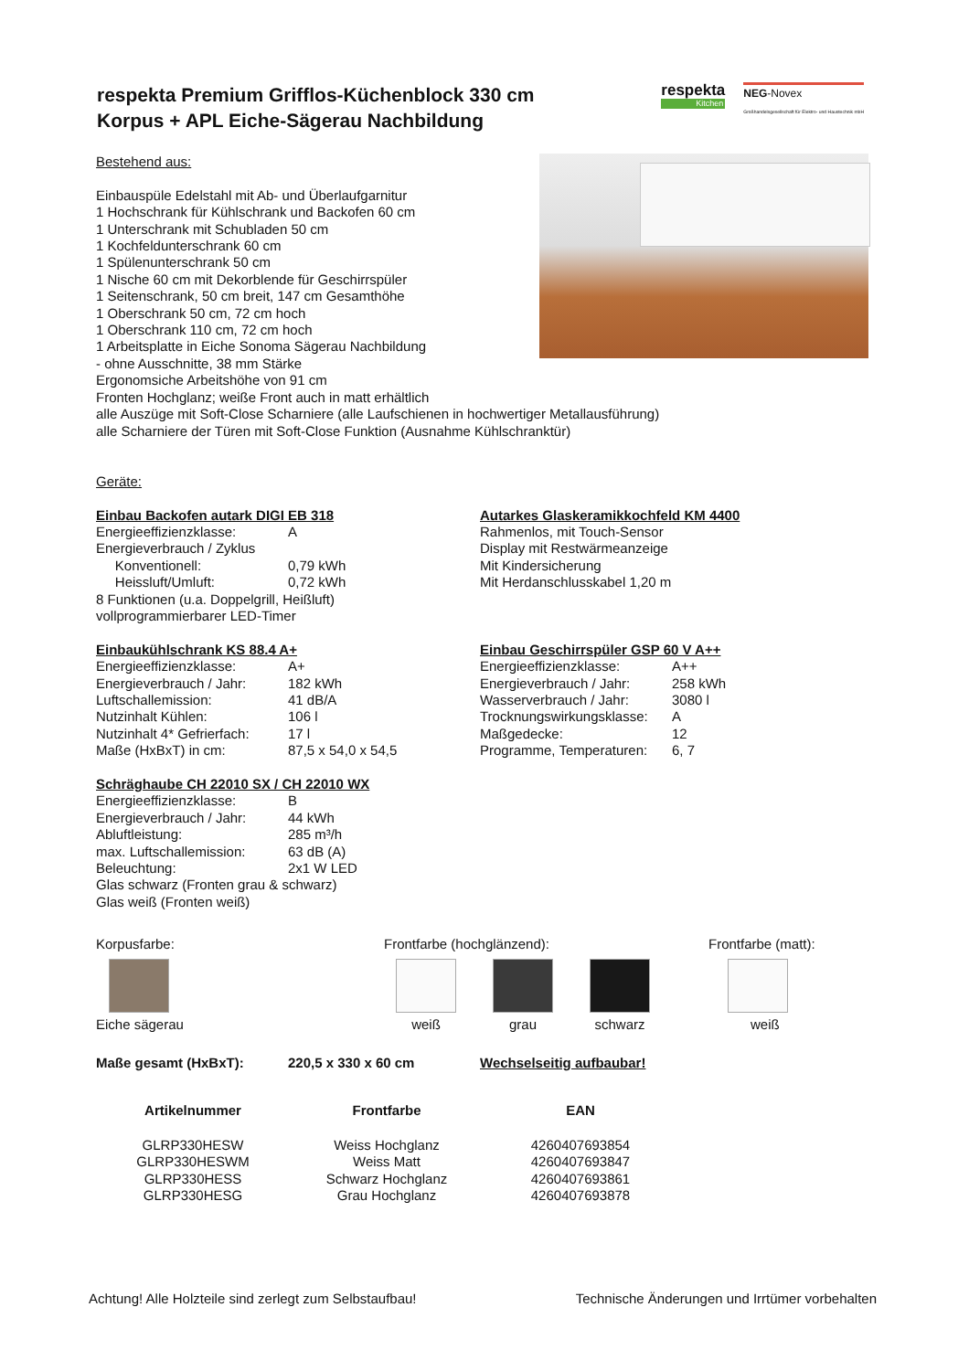respekta
Kitchen
NEG-Novex
Großhandelsgesellschaft für Elektro- und Haustechnik mbH
respekta Premium Grifflos-Küchenblock 330 cm
Korpus + APL Eiche-Sägerau Nachbildung
Bestehend aus:
Einbauspüle Edelstahl mit Ab- und Überlaufgarnitur
1 Hochschrank für Kühlschrank und Backofen 60 cm
1 Unterschrank mit Schubladen 50 cm
1 Kochfeldunterschrank 60 cm
1 Spülenunterschrank 50 cm
1 Nische 60 cm mit Dekorblende für Geschirrspüler
1 Seitenschrank, 50 cm breit, 147 cm Gesamthöhe
1 Oberschrank 50 cm, 72 cm hoch
1 Oberschrank 110 cm, 72 cm hoch
1 Arbeitsplatte in Eiche Sonoma Sägerau Nachbildung
- ohne Ausschnitte, 38 mm Stärke
Ergonomsiche Arbeitshöhe von 91 cm
Fronten Hochglanz; weiße Front auch in matt erhältlich
alle Auszüge mit Soft-Close Scharniere (alle Laufschienen in hochwertiger Metallausführung)
alle Scharniere der Türen mit Soft-Close Funktion (Ausnahme Kühlschranktür)
Geräte:
Einbau Backofen autark DIGI EB 318
| Energieeffizienzklasse: | A |
| Energieverbrauch / Zyklus | |
| Konventionell: | 0,79 kWh |
| Heissluft/Umluft: | 0,72 kWh |
| 8 Funktionen (u.a. Doppelgrill, Heißluft) | |
| vollprogrammierbarer LED-Timer | |
Autarkes Glaskeramikkochfeld KM 4400
Rahmenlos, mit Touch-Sensor
Display mit Restwärmeanzeige
Mit Kindersicherung
Mit Herdanschlusskabel 1,20 m
Einbaukühlschrank KS 88.4 A+
| Energieeffizienzklasse: | A+ |
| Energieverbrauch / Jahr: | 182 kWh |
| Luftschallemission: | 41 dB/A |
| Nutzinhalt Kühlen: | 106 l |
| Nutzinhalt 4* Gefrierfach: | 17 l |
| Maße (HxBxT) in cm: | 87,5 x 54,0 x 54,5 |
Einbau Geschirrspüler GSP 60 V A++
| Energieeffizienzklasse: | A++ |
| Energieverbrauch / Jahr: | 258 kWh |
| Wasserverbrauch / Jahr: | 3080 l |
| Trocknungswirkungsklasse: | A |
| Maßgedecke: | 12 |
| Programme, Temperaturen: | 6, 7 |
Schräghaube CH 22010 SX / CH 22010 WX
| Energieeffizienzklasse: | B |
| Energieverbrauch / Jahr: | 44 kWh |
| Abluftleistung: | 285 m³/h |
| max. Luftschallemission: | 63 dB (A) |
| Beleuchtung: | 2x1 W LED |
| Glas schwarz (Fronten grau & schwarz) | |
| Glas weiß (Fronten weiß) | |
Korpusfarbe:
Eiche sägerau
Frontfarbe (hochglänzend):
weiß grau schwarz
Frontfarbe (matt):
weiß
Maße gesamt (HxBxT): 220,5 x 330 x 60 cm Wechselseitig aufbaubar!
| Artikelnummer | Frontfarbe | EAN |
| --- | --- | --- |
| GLRP330HESW | Weiss Hochglanz | 4260407693854 |
| GLRP330HESWM | Weiss Matt | 4260407693847 |
| GLRP330HESS | Schwarz Hochglanz | 4260407693861 |
| GLRP330HESG | Grau Hochglanz | 4260407693878 |
Achtung! Alle Holzteile sind zerlegt zum Selbstaufbau! Technische Änderungen und Irrtümer vorbehalten